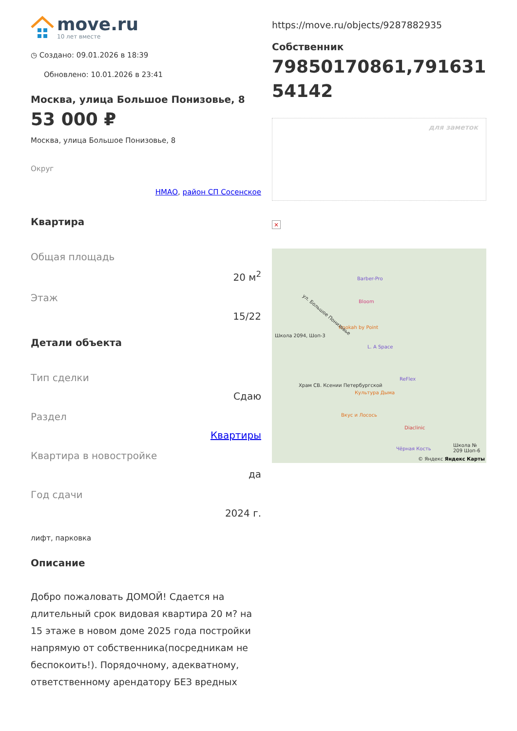move.ru
10 лет вместе
◷ Создано: 09.01.2026 в 18:39
Обновлено: 10.01.2026 в 23:41
Москва, улица Большое Понизовье, 8
53 000 ₽
Москва, улица Большое Понизовье, 8
Округ
НМАО, район СП Сосенское
Квартира
Общая площадь
20 м<sup>2</sup>
Этаж
15/22
Детали объекта
Тип сделки
Сдаю
Раздел
Квартиры
Квартира в новостройке
да
Год сдачи
2024 г.
лифт, парковка
Описание
Добро пожаловать ДОМОЙ! Сдается на длительный срок видовая квартира 20 м? на 15 этаже в новом доме 2025 года постройки напрямую от собственника(посредникам не беспокоить!). Порядочному, адекватному, ответственному арендатору БЕЗ вредных
https://move.ru/objects/9287882935
Собственник
79850170861,79163154142
для заметок
×
Barber-Pro
Bloom
Hookah by Point
Школа 2094, Шоп-3
ул. Большое Понизовье
L. A Space
ReFlex
Храм СВ. Ксении Петербургской
Культура Дыма
Вкус и Лосось
Diaclinic
Чёрная Кость
Школа № 209 Шоп-6
© Яндекс Яндекс Карты